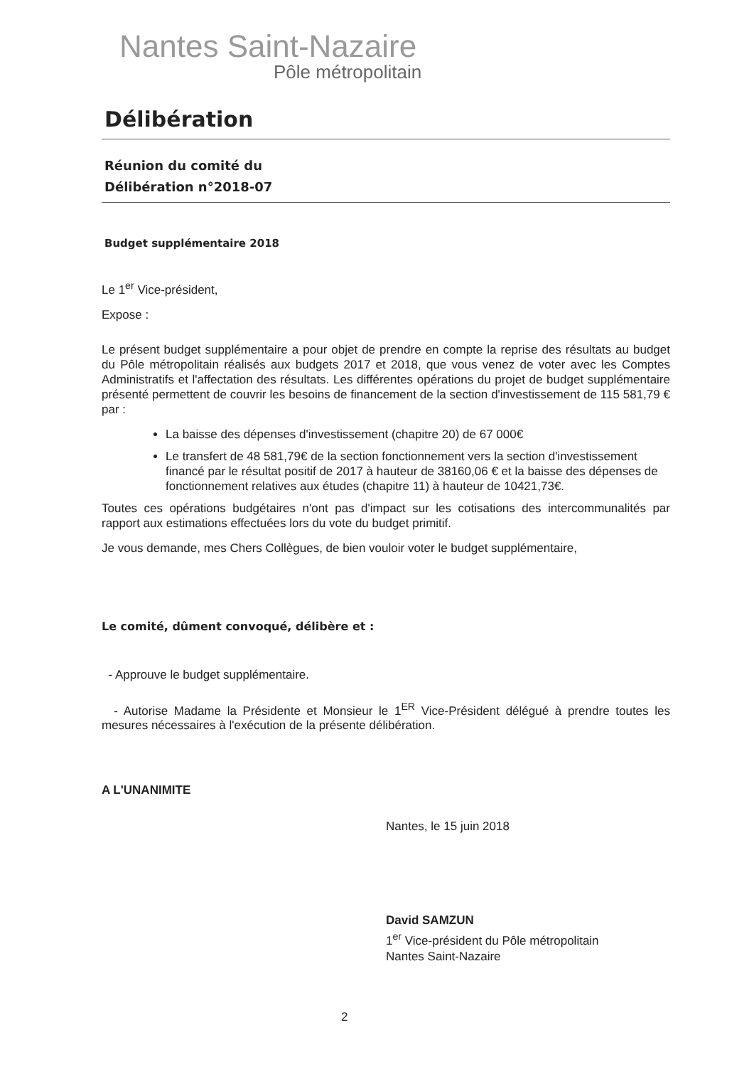Nantes Saint-Nazaire
Pôle métropolitain
Délibération
Réunion du comité du
Délibération n°2018-07
Budget supplémentaire 2018
Le 1<sup>er</sup> Vice-président,
Expose :
Le présent budget supplémentaire a pour objet de prendre en compte la reprise des résultats au budget du Pôle métropolitain réalisés aux budgets 2017 et 2018, que vous venez de voter avec les Comptes Administratifs et l'affectation des résultats. Les différentes opérations du projet de budget supplémentaire présenté permettent de couvrir les besoins de financement de la section d'investissement de 115 581,79 € par :
La baisse des dépenses d'investissement (chapitre 20) de 67 000€
Le transfert de 48 581,79€ de la section fonctionnement vers la section d'investissement financé par le résultat positif de 2017 à hauteur de 38160,06 € et la baisse des dépenses de fonctionnement relatives aux études (chapitre 11) à hauteur de 10421,73€.
Toutes ces opérations budgétaires n'ont pas d'impact sur les cotisations des intercommunalités par rapport aux estimations effectuées lors du vote du budget primitif.
Je vous demande, mes Chers Collègues, de bien vouloir voter le budget supplémentaire,
Le comité, dûment convoqué, délibère et :
- Approuve le budget supplémentaire.
- Autorise Madame la Présidente et Monsieur le 1<sup>ER</sup> Vice-Président délégué à prendre toutes les mesures nécessaires à l'exécution de la présente délibération.
A L'UNANIMITE
Nantes, le 15 juin 2018
David SAMZUN
1<sup>er</sup> Vice-président du Pôle métropolitain
Nantes Saint-Nazaire
2